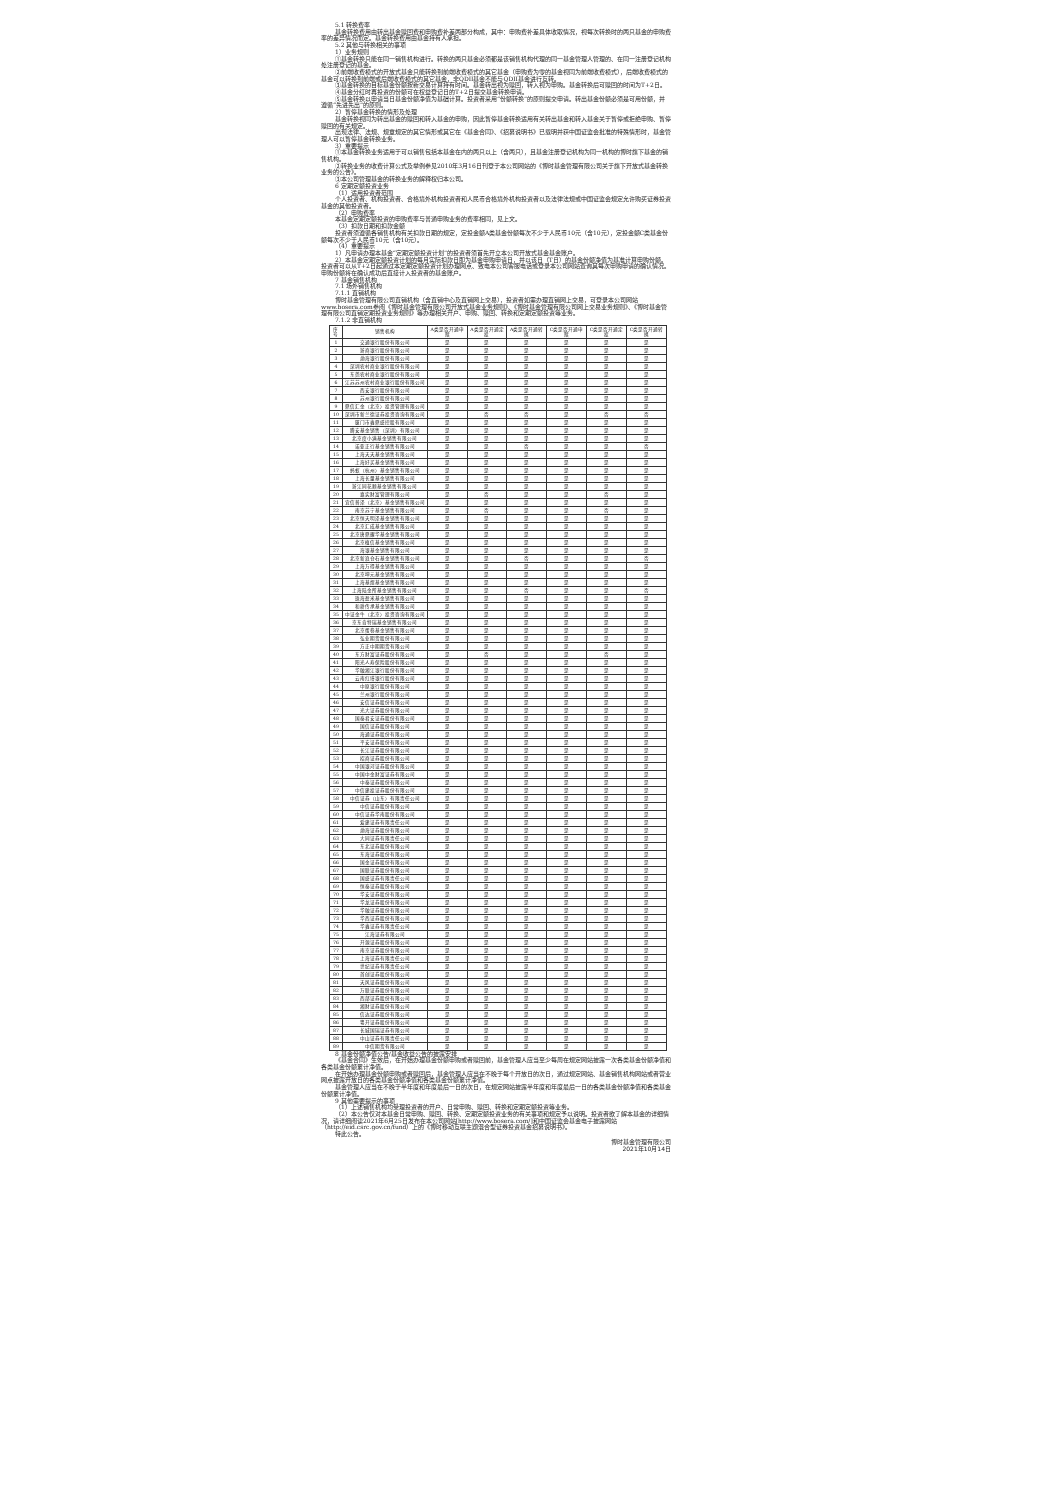5.1 转换费率
基金转换费用由转出基金赎回费和申购费补差两部分构成，其中：申购费补差具体收取情况，视每次转换时的两只基金的申购费率的差异情况而定。基金转换费用由基金持有人承担。
5.2 其他与转换相关的事项
1）业务规则
①基金转换只能在同一销售机构进行。转换的两只基金必须都是该销售机构代理的同一基金管理人管理的、在同一注册登记机构处注册登记的基金。
②前端收费模式的开放式基金只能转换到前端收费模式的其它基金（申购费为零的基金视同为前端收费模式），后端收费模式的基金可以转换到前端或后端收费模式的其它基金，非QDII基金不能与QDII基金进行互转。
③基金转换的目标基金份额按新交易计算持有时间。基金转出视为赎回，转入视为申购。基金转换后可赎回的时间为T+2日。
④基金分红时再投资的份额可在权益登记日的T+2日提交基金转换申请。
⑤基金转换以申请当日基金份额净值为基础计算。投资者采用“份额转换”的原则提交申请。转出基金份额必须是可用份额，并遵循“先进先出”的原则。
2）暂停基金转换的情形及处理
基金转换视同为转出基金的赎回和转入基金的申购，因此暂停基金转换适用有关转出基金和转入基金关于暂停或拒绝申购、暂停赎回的有关规定。
出现法律、法规、规章规定的其它情形或其它在《基金合同》、《招募说明书》已载明并获中国证监会批准的特殊情形时，基金管理人可以暂停基金转换业务。
3）重要提示
①本基金转换业务适用于可以销售包括本基金在内的两只以上（含两只），且基金注册登记机构为同一机构的博时旗下基金的销售机构。
②转换业务的收费计算公式及举例参见2010年3月16日刊登于本公司网站的《博时基金管理有限公司关于旗下开放式基金转换业务的公告》。
③本公司管理基金的转换业务的解释权归本公司。
6 定期定额投资业务
（1）适用投资者范围
个人投资者、机构投资者、合格境外机构投资者和人民币合格境外机构投资者以及法律法规或中国证监会规定允许购买证券投资基金的其他投资者。
（2）申购费率
本基金定期定额投资的申购费率与普通申购业务的费率相同，见上文。
（3）扣款日期和扣款金额
投资者须遵循各销售机构有关扣款日期的规定，定投金额A类基金份额每次不少于人民币10元（含10元），定投金额C类基金份额每次不少于人民币10元（含10元）。
（4）重要提示
1）凡申请办理本基金“定期定额投资计划”的投资者须首先开立本公司开放式基金基金账户。
2）本基金定期定额投资计划的每月实际扣款日即为基金申购申请日，并以该日（T日）的基金份额净值为基准计算申购份额。投资者可以从T+2日起通过本定期定额投资计划办理网点、致电本公司客服电话或登录本公司网站查询其每次申购申请的确认情况。申购份额将在确认成功后直接计入投资者的基金账户。
7 基金销售机构
7.1 场外销售机构
7.1.1 直销机构
博时基金管理有限公司直销机构（含直销中心及直销网上交易），投资者如需办理直销网上交易，可登录本公司网站www.bosera.com参阅《博时基金管理有限公司开放式基金业务规则》、《博时基金管理有限公司网上交易业务规则》、《博时基金管理有限公司直销定期投资业务规则》等办理相关开户、申购、赎回、转换和定期定额投资等业务。
7.1.2 非直销机构
| 序号 | 销售机构 | A类是否开通申赎 | A类是否开通定投 | A类是否开通转换 | C类是否开通申赎 | C类是否开通定投 | C类是否开通转换 |
| --- | --- | --- | --- | --- | --- | --- | --- |
| 1 | 交通银行股份有限公司 | 是 | 是 | 是 | 是 | 是 | 是 |
| 2 | 浙商银行股份有限公司 | 是 | 是 | 是 | 是 | 是 | 是 |
| 3 | 渤海银行股份有限公司 | 是 | 是 | 是 | 是 | 是 | 是 |
| 4 | 深圳农村商业银行股份有限公司 | 是 | 是 | 是 | 是 | 是 | 是 |
| 5 | 东莞农村商业银行股份有限公司 | 是 | 是 | 是 | 是 | 是 | 是 |
| 6 | 江苏苏州农村商业银行股份有限公司 | 是 | 是 | 是 | 是 | 是 | 是 |
| 7 | 西安银行股份有限公司 | 是 | 是 | 是 | 是 | 是 | 是 |
| 8 | 苏州银行股份有限公司 | 是 | 是 | 是 | 是 | 是 | 是 |
| 9 | 鼎信汇金（北京）投资管理有限公司 | 是 | 是 | 是 | 是 | 是 | 是 |
| 10 | 深圳市新兰德证券投资咨询有限公司 | 是 | 否 | 否 | 是 | 否 | 否 |
| 11 | 厦门市鑫鼎盛控股有限公司 | 是 | 是 | 是 | 是 | 是 | 是 |
| 12 | 腾安基金销售（深圳）有限公司 | 是 | 是 | 是 | 是 | 是 | 是 |
| 13 | 北京度小满基金销售有限公司 | 是 | 是 | 是 | 是 | 是 | 是 |
| 14 | 诺亚正行基金销售有限公司 | 是 | 是 | 否 | 是 | 是 | 否 |
| 15 | 上海天天基金销售有限公司 | 是 | 是 | 是 | 是 | 是 | 是 |
| 16 | 上海好买基金销售有限公司 | 是 | 是 | 是 | 是 | 是 | 是 |
| 17 | 蚂蚁（杭州）基金销售有限公司 | 是 | 是 | 是 | 是 | 是 | 是 |
| 18 | 上海长量基金销售有限公司 | 是 | 是 | 是 | 是 | 是 | 是 |
| 19 | 浙江同花顺基金销售有限公司 | 是 | 是 | 是 | 是 | 是 | 是 |
| 20 | 嘉实财富管理有限公司 | 是 | 否 | 是 | 是 | 否 | 是 |
| 21 | 宜信普泽（北京）基金销售有限公司 | 是 | 是 | 是 | 是 | 是 | 是 |
| 22 | 南京苏宁基金销售有限公司 | 是 | 否 | 是 | 是 | 否 | 是 |
| 23 | 北京恒天明泽基金销售有限公司 | 是 | 是 | 是 | 是 | 是 | 是 |
| 24 | 北京汇成基金销售有限公司 | 是 | 是 | 是 | 是 | 是 | 是 |
| 25 | 北京唐鼎耀华基金销售有限公司 | 是 | 是 | 是 | 是 | 是 | 是 |
| 26 | 北京植信基金销售有限公司 | 是 | 是 | 是 | 是 | 是 | 是 |
| 27 | 海银基金销售有限公司 | 是 | 是 | 是 | 是 | 是 | 是 |
| 28 | 北京新浪仓石基金销售有限公司 | 是 | 是 | 否 | 是 | 是 | 否 |
| 29 | 上海万得基金销售有限公司 | 是 | 是 | 是 | 是 | 是 | 是 |
| 30 | 北京坤元基金销售有限公司 | 是 | 是 | 是 | 是 | 是 | 是 |
| 31 | 上海基煜基金销售有限公司 | 是 | 是 | 是 | 是 | 是 | 是 |
| 32 | 上海陆金所基金销售有限公司 | 是 | 是 | 否 | 是 | 是 | 否 |
| 33 | 珠海盈米基金销售有限公司 | 是 | 是 | 是 | 是 | 是 | 是 |
| 34 | 和耕传承基金销售有限公司 | 是 | 是 | 是 | 是 | 是 | 是 |
| 35 | 中证金牛（北京）投资咨询有限公司 | 是 | 是 | 是 | 是 | 是 | 是 |
| 36 | 京东肯特瑞基金销售有限公司 | 是 | 是 | 是 | 是 | 是 | 是 |
| 37 | 北京蛋卷基金销售有限公司 | 是 | 是 | 是 | 是 | 是 | 是 |
| 38 | 弘业期货股份有限公司 | 是 | 是 | 是 | 是 | 是 | 是 |
| 39 | 方正中期期货有限公司 | 是 | 是 | 是 | 是 | 是 | 是 |
| 40 | 东方财富证券股份有限公司 | 是 | 否 | 是 | 是 | 否 | 是 |
| 41 | 阳光人寿保险股份有限公司 | 是 | 是 | 是 | 是 | 是 | 是 |
| 42 | 华融湘江银行股份有限公司 | 是 | 是 | 是 | 是 | 是 | 是 |
| 43 | 云南红塔银行股份有限公司 | 是 | 是 | 是 | 是 | 是 | 是 |
| 44 | 中原银行股份有限公司 | 是 | 是 | 是 | 是 | 是 | 是 |
| 45 | 兰州银行股份有限公司 | 是 | 是 | 是 | 是 | 是 | 是 |
| 46 | 安信证券股份有限公司 | 是 | 是 | 是 | 是 | 是 | 是 |
| 47 | 光大证券股份有限公司 | 是 | 是 | 是 | 是 | 是 | 是 |
| 48 | 国泰君安证券股份有限公司 | 是 | 是 | 是 | 是 | 是 | 是 |
| 49 | 国信证券股份有限公司 | 是 | 是 | 是 | 是 | 是 | 是 |
| 50 | 海通证券股份有限公司 | 是 | 是 | 是 | 是 | 是 | 是 |
| 51 | 平安证券股份有限公司 | 是 | 是 | 是 | 是 | 是 | 是 |
| 52 | 长江证券股份有限公司 | 是 | 是 | 是 | 是 | 是 | 是 |
| 53 | 招商证券股份有限公司 | 是 | 是 | 是 | 是 | 是 | 是 |
| 54 | 中国银河证券股份有限公司 | 是 | 是 | 是 | 是 | 是 | 是 |
| 55 | 中国中金财富证券有限公司 | 是 | 是 | 是 | 是 | 是 | 是 |
| 56 | 中泰证券股份有限公司 | 是 | 是 | 是 | 是 | 是 | 是 |
| 57 | 中信建投证券股份有限公司 | 是 | 是 | 是 | 是 | 是 | 是 |
| 58 | 中信证券（山东）有限责任公司 | 是 | 是 | 是 | 是 | 是 | 是 |
| 59 | 中信证券股份有限公司 | 是 | 是 | 是 | 是 | 是 | 是 |
| 60 | 中信证券华南股份有限公司 | 是 | 是 | 是 | 是 | 是 | 是 |
| 61 | 爱建证券有限责任公司 | 是 | 是 | 是 | 是 | 是 | 是 |
| 62 | 渤海证券股份有限公司 | 是 | 是 | 是 | 是 | 是 | 是 |
| 63 | 大同证券有限责任公司 | 是 | 是 | 是 | 是 | 是 | 是 |
| 64 | 东北证券股份有限公司 | 是 | 是 | 是 | 是 | 是 | 是 |
| 65 | 东海证券股份有限公司 | 是 | 是 | 是 | 是 | 是 | 是 |
| 66 | 国金证券股份有限公司 | 是 | 是 | 是 | 是 | 是 | 是 |
| 67 | 国联证券股份有限公司 | 是 | 是 | 是 | 是 | 是 | 是 |
| 68 | 国盛证券有限责任公司 | 是 | 是 | 是 | 是 | 是 | 是 |
| 69 | 恒泰证券股份有限公司 | 是 | 是 | 是 | 是 | 是 | 是 |
| 70 | 华安证券股份有限公司 | 是 | 是 | 是 | 是 | 是 | 是 |
| 71 | 华龙证券股份有限公司 | 是 | 是 | 是 | 是 | 是 | 是 |
| 72 | 华融证券股份有限公司 | 是 | 是 | 是 | 是 | 是 | 是 |
| 73 | 华西证券股份有限公司 | 是 | 是 | 是 | 是 | 是 | 是 |
| 74 | 华鑫证券有限责任公司 | 是 | 是 | 是 | 是 | 是 | 是 |
| 75 | 江海证券有限公司 | 是 | 是 | 是 | 是 | 是 | 是 |
| 76 | 开源证券股份有限公司 | 是 | 是 | 是 | 是 | 是 | 是 |
| 77 | 南京证券股份有限公司 | 是 | 是 | 是 | 是 | 是 | 是 |
| 78 | 上海证券有限责任公司 | 是 | 是 | 是 | 是 | 是 | 是 |
| 79 | 世纪证券有限责任公司 | 是 | 是 | 是 | 是 | 是 | 是 |
| 80 | 首创证券股份有限公司 | 是 | 是 | 是 | 是 | 是 | 是 |
| 81 | 天风证券股份有限公司 | 是 | 是 | 是 | 是 | 是 | 是 |
| 82 | 万联证券股份有限公司 | 是 | 是 | 是 | 是 | 是 | 是 |
| 83 | 西部证券股份有限公司 | 是 | 是 | 是 | 是 | 是 | 是 |
| 84 | 湘财证券股份有限公司 | 是 | 是 | 是 | 是 | 是 | 是 |
| 85 | 信达证券股份有限公司 | 是 | 是 | 是 | 是 | 是 | 是 |
| 86 | 粤开证券股份有限公司 | 是 | 是 | 是 | 是 | 是 | 是 |
| 87 | 长城国瑞证券有限公司 | 是 | 是 | 是 | 是 | 是 | 是 |
| 88 | 中山证券有限责任公司 | 是 | 是 | 是 | 是 | 是 | 是 |
| 89 | 中信期货有限公司 | 是 | 是 | 是 | 是 | 是 | 是 |
8 基金份额净值公告/基金收益公告的披露安排
《基金合同》生效后，在开始办理基金份额申购或者赎回前，基金管理人应当至少每周在规定网站披露一次各类基金份额净值和各类基金份额累计净值。
在开始办理基金份额申购或者赎回后，基金管理人应当在不晚于每个开放日的次日，通过规定网站、基金销售机构网站或者营业网点披露开放日的各类基金份额净值和各类基金份额累计净值。
基金管理人应当在不晚于半年度和年度最后一日的次日，在规定网站披露半年度和年度最后一日的各类基金份额净值和各类基金份额累计净值。
9 其他需要提示的事项
（1）上述销售机构均受理投资者的开户、日常申购、赎回、转换和定期定额投资等业务。
（2）本公告仅对本基金日常申购、赎回、转换、定期定额投资业务的有关事项和规定予以说明。投资者欲了解本基金的详细情况，请详细阅读2021年6月25日发布在本公司网站[http://www.bosera.com/]和中国证监会基金电子披露网站（http://eid.csrc.gov.cn/fund）上的《博时移动互联主题混合型证券投资基金招募说明书》。
特此公告。
博时基金管理有限公司
2021年10月14日